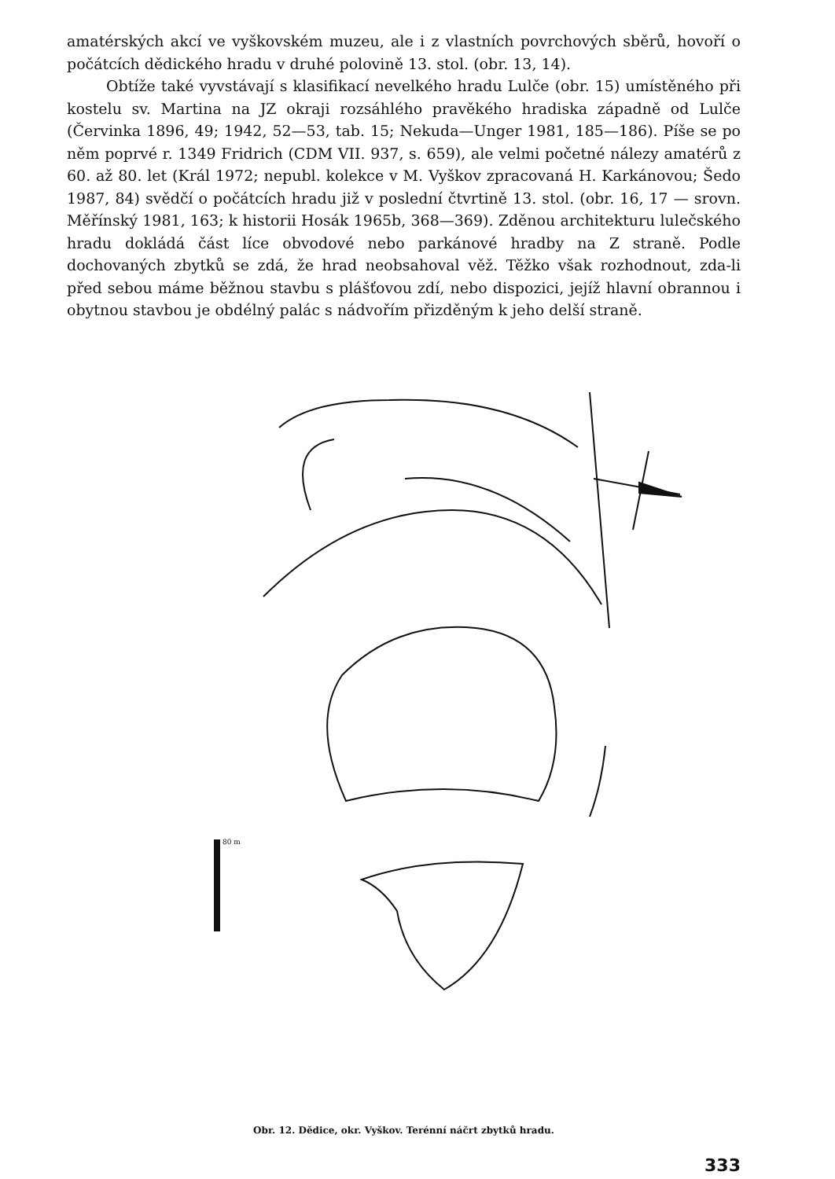amatérských akcí ve vyškovském muzeu, ale i z vlastních povrchových sběrů, hovoří o počátcích dědického hradu v druhé polovině 13. stol. (obr. 13, 14).
Obtíže také vyvstávají s klasifikací nevelkého hradu Lulče (obr. 15) umístěného při kostelu sv. Martina na JZ okraji rozsáhlého pravěkého hradiska západně od Lulče (Červinka 1896, 49; 1942, 52—53, tab. 15; Nekuda—Unger 1981, 185—186). Píše se po něm poprvé r. 1349 Fridrich (CDM VII. 937, s. 659), ale velmi početné nálezy amatérů z 60. až 80. let (Král 1972; nepubl. kolekce v M. Vyškov zpracovaná H. Karkánovou; Šedo 1987, 84) svědčí o počátcích hradu již v poslední čtvrtině 13. stol. (obr. 16, 17 — srovn. Měřínský 1981, 163; k historii Hosák 1965b, 368—369). Zděnou architekturu lulečského hradu dokládá část líce obvodové nebo parkánové hradby na Z straně. Podle dochovaných zbytků se zdá, že hrad neobsahoval věž. Těžko však rozhodnout, zda-li před sebou máme běžnou stavbu s plášťovou zdí, nebo dispozici, jejíž hlavní obrannou i obytnou stavbou je obdélný palác s nádvořím přizděným k jeho delší straně.
80 m
Obr. 12. Dědice, okr. Vyškov. Terénní náčrt zbytků hradu.
333